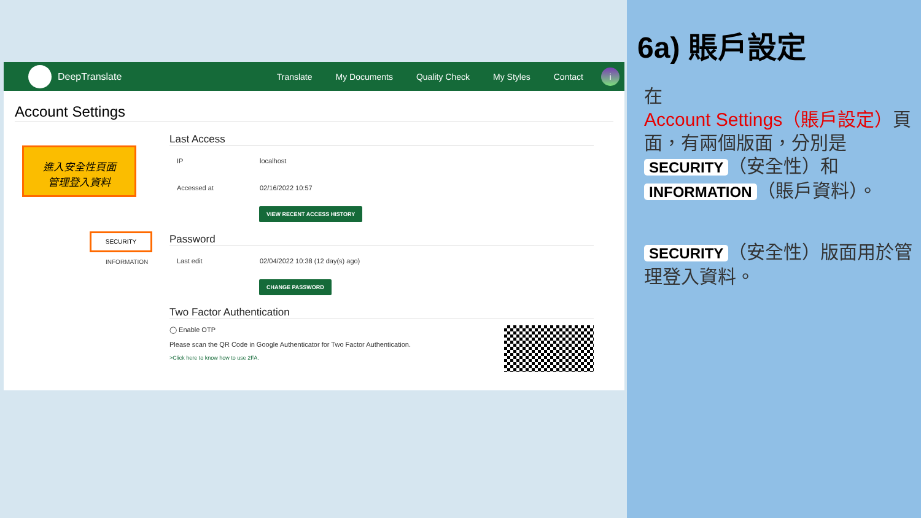DeepTranslate Translate My Documents Quality Check My Styles Contact
i
Account Settings
進入安全性頁面
管理登入資料
SECURITY
INFORMATION
Last Access
IP localhost
Accessed at 02/16/2022 10:57
VIEW RECENT ACCESS HISTORY
Password
Last edit 02/04/2022 10:38 (12 day(s) ago)
CHANGE PASSWORD
Two Factor Authentication
◯ Enable OTP
Please scan the QR Code in Google Authenticator for Two Factor Authentication.
>Click here to know how to use 2FA.
6a) 賬戶設定
在 Account Settings（賬戶設定）頁面，有兩個版面，分別是 SECURITY （安全性）和 INFORMATION （賬戶資料）。
SECURITY （安全性）版面用於管理登入資料。